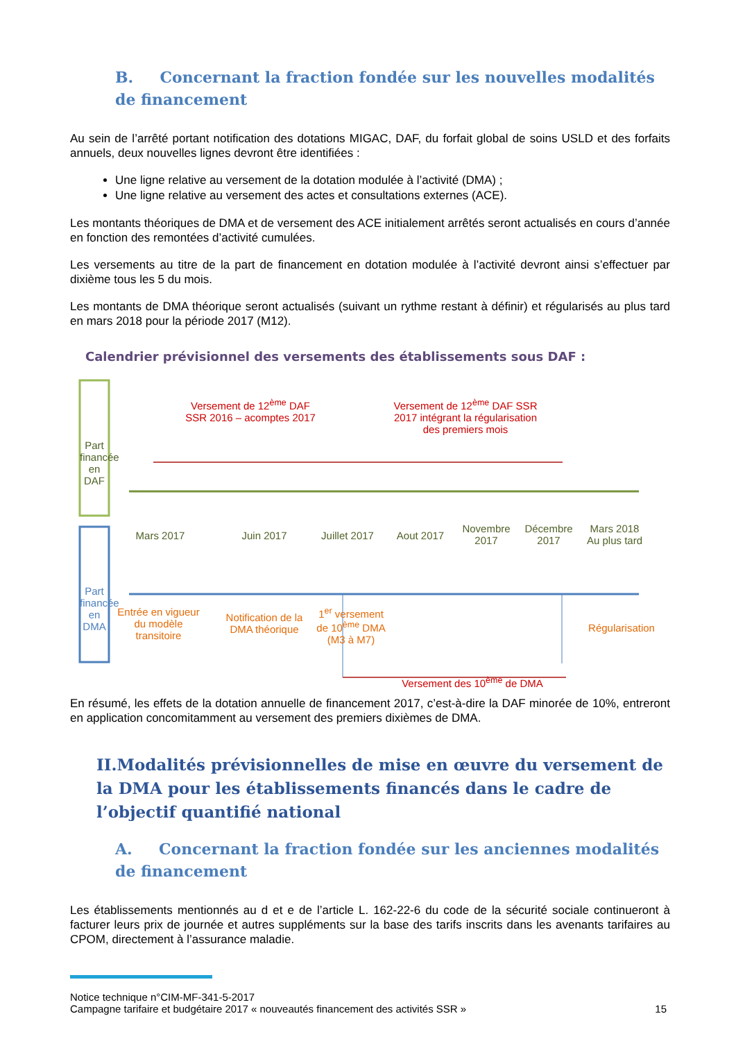B. Concernant la fraction fondée sur les nouvelles modalités de financement
Au sein de l’arrêté portant notification des dotations MIGAC, DAF, du forfait global de soins USLD et des forfaits annuels, deux nouvelles lignes devront être identifiées :
Une ligne relative au versement de la dotation modulée à l’activité (DMA) ;
Une ligne relative au versement des actes et consultations externes (ACE).
Les montants théoriques de DMA et de versement des ACE initialement arrêtés seront actualisés en cours d’année en fonction des remontées d’activité cumulées.
Les versements au titre de la part de financement en dotation modulée à l’activité devront ainsi s’effectuer par dixième tous les 5 du mois.
Les montants de DMA théorique seront actualisés (suivant un rythme restant à définir) et régularisés au plus tard en mars 2018 pour la période 2017 (M12).
Calendrier prévisionnel des versements des établissements sous DAF :
Part financée en DAF
Part financée en DMA
Versement de 12<sup>ème</sup> DAF SSR 2016 – acomptes 2017
Versement de 12<sup>ème</sup> DAF SSR 2017 intégrant la régularisation des premiers mois
Mars 2017 Juin 2017
Juillet 2017
Aout 2017
Novembre 2017
Décembre 2017
Mars 2018 Au plus tard
Entrée en vigueur du modèle transitoire
Notification de la DMA théorique
1<sup>er</sup> versement de 10<sup>ème</sup> DMA (M3 à M7)
Régularisation
Versement des 10<sup>ème</sup> de DMA
En résumé, les effets de la dotation annuelle de financement 2017, c’est-à-dire la DAF minorée de 10%, entreront en application concomitamment au versement des premiers dixièmes de DMA.
II.Modalités prévisionnelles de mise en œuvre du versement de la DMA pour les établissements financés dans le cadre de l’objectif quantifié national
A. Concernant la fraction fondée sur les anciennes modalités de financement
Les établissements mentionnés au d et e de l’article L. 162-22-6 du code de la sécurité sociale continueront à facturer leurs prix de journée et autres suppléments sur la base des tarifs inscrits dans les avenants tarifaires au CPOM, directement à l’assurance maladie.
Notice technique n°CIM-MF-341-5-2017
Campagne tarifaire et budgétaire 2017 « nouveautés financement des activités SSR » 15